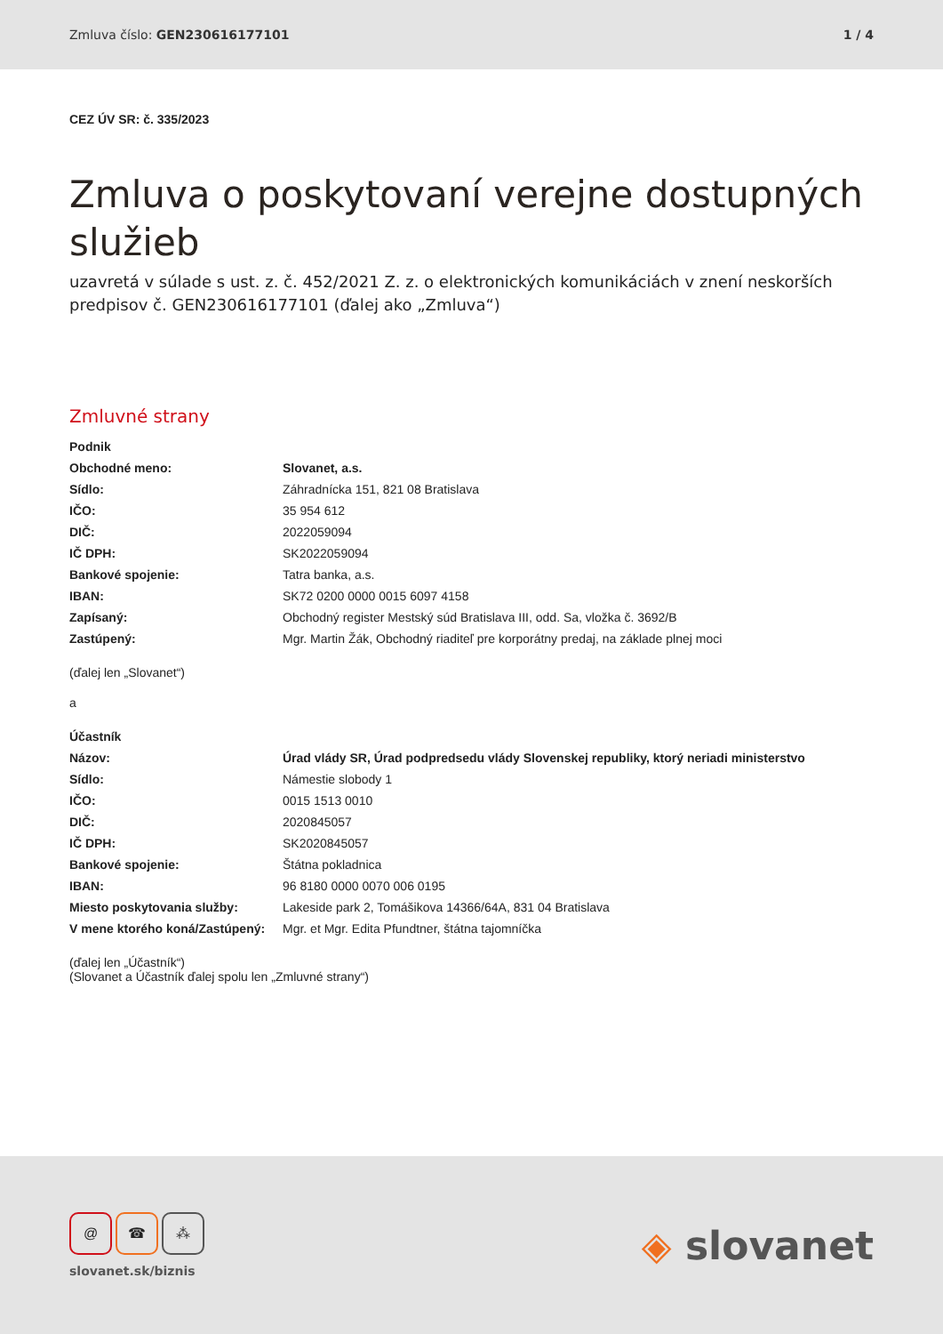Zmluva číslo: GEN230616177101 1 / 4
CEZ ÚV SR: č. 335/2023
Zmluva o poskytovaní verejne dostupných služieb
uzavretá v súlade s ust. z. č. 452/2021 Z. z. o elektronických komunikáciách v znení neskorších predpisov č. GEN230616177101 (ďalej ako „Zmluva“)
Zmluvné strany
| Podnik | |
| Obchodné meno: | Slovanet, a.s. |
| Sídlo: | Záhradnícka 151, 821 08 Bratislava |
| IČO: | 35 954 612 |
| DIČ: | 2022059094 |
| IČ DPH: | SK2022059094 |
| Bankové spojenie: | Tatra banka, a.s. |
| IBAN: | SK72 0200 0000 0015 6097 4158 |
| Zapísaný: | Obchodný register Mestský súd Bratislava III, odd. Sa, vložka č. 3692/B |
| Zastúpený: | Mgr. Martin Žák, Obchodný riaditeľ pre korporátny predaj, na základe plnej moci |
(ďalej len „Slovanet“)
a
| Účastník | |
| Názov: | Úrad vlády SR, Úrad podpredsedu vlády Slovenskej republiky, ktorý neriadi ministerstvo |
| Sídlo: | Námestie slobody 1 |
| IČO: | 0015 1513 0010 |
| DIČ: | 2020845057 |
| IČ DPH: | SK2020845057 |
| Bankové spojenie: | Štátna pokladnica |
| IBAN: | 96 8180 0000 0070 006 0195 |
| Miesto poskytovania služby: | Lakeside park 2, Tomášikova 14366/64A, 831 04 Bratislava |
| V mene ktorého koná/Zastúpený: | Mgr. et Mgr. Edita Pfundtner, štátna tajomníčka |
(ďalej len „Účastník“)
(Slovanet a Účastník ďalej spolu len „Zmluvné strany“)
@ ☎ ⁂
slovanet.sk/biznis
◈ slovanet